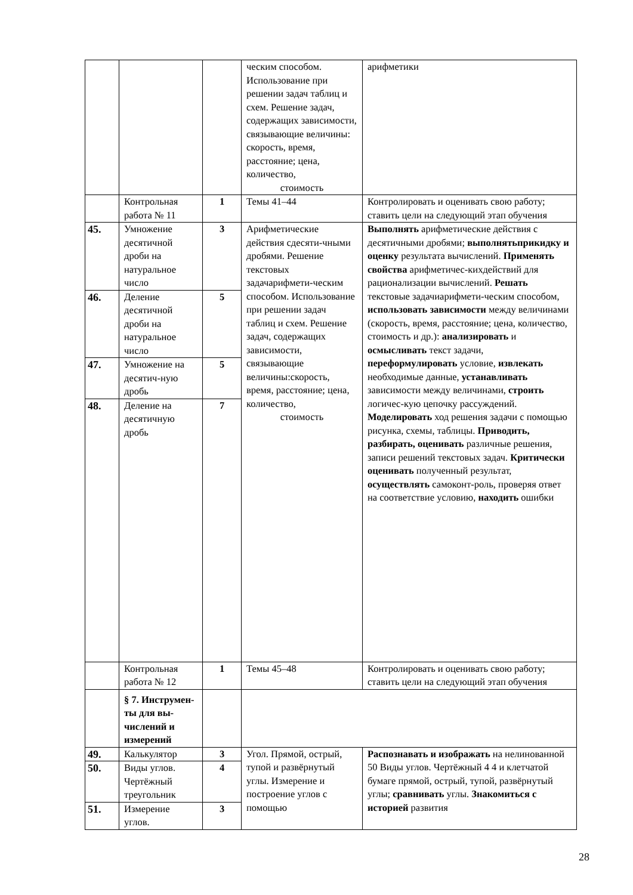| | | | ческим способом. Использование при решении задач таблиц и схем. Решение задач, содержащих зависимости, связывающие величины: скорость, время, расстояние; цена, количество, стоимость | арифметики |
| | Контрольная работа № 11 | 1 | Темы 41–44 | Контролировать и оценивать свою работу; ставить цели на следующий этап обучения |
| 45. | Умножение десятичной дроби на натуральное число | 3 | Арифметические действия сдесяти-чными дробями. Решение текстовых задачарифмети-ческим способом. Использование при решении задач таблиц и схем. Решение задач, содержащих зависимости, связывающие величины:скорость, время, расстояние; цена, количество, стоимость | Выполнять арифметические действия с десятичными дробями; выполнятьприкидку и оценку результата вычислений. Применять свойства арифметичес-кихдействий для рационализации вычислений. Решать текстовые задачиарифмети-ческим способом, использовать зависимости между величинами (скорость, время, расстояние; цена, количество, стоимость и др.): анализировать и осмысливать текст задачи, переформулировать условие, извлекать необходимые данные, устанавливать зависимости между величинами, строить логичес-кую цепочку рассуждений. Моделировать ход решения задачи с помощью рисунка, схемы, таблицы. Приводить, разбирать, оценивать различные решения, записи решений текстовых задач. Критически оценивать полученный результат, осуществлять самоконт-роль, проверяя ответ на соответствие условию, находить ошибки |
| 46. | Деление десятичной дроби на натуральное число | 5 | | |
| 47. | Умножение на десятич-ную дробь | 5 | | |
| 48. | Деление на десятичную дробь | 7 | | |
| | Контрольная работа № 12 | 1 | Темы 45–48 | Контролировать и оценивать свою работу; ставить цели на следующий этап обучения |
| | § 7. Инструмен-ты для вы-числений и измерений | | | |
| 49. | Калькулятор | 3 | Угол. Прямой, острый, тупой и развёрнутый углы. Измерение и построение углов с помощью | Распознавать и изображать на нелинованной 50 Виды углов. Чертёжный 4 4 и клетчатой бумаге прямой, острый, тупой, развёрнутый углы; сравнивать углы. Знакомиться с историей развития |
| 50. | Виды углов. Чертёжный треугольник | 4 | | |
| 51. | Измерение углов. | 3 | | |
28